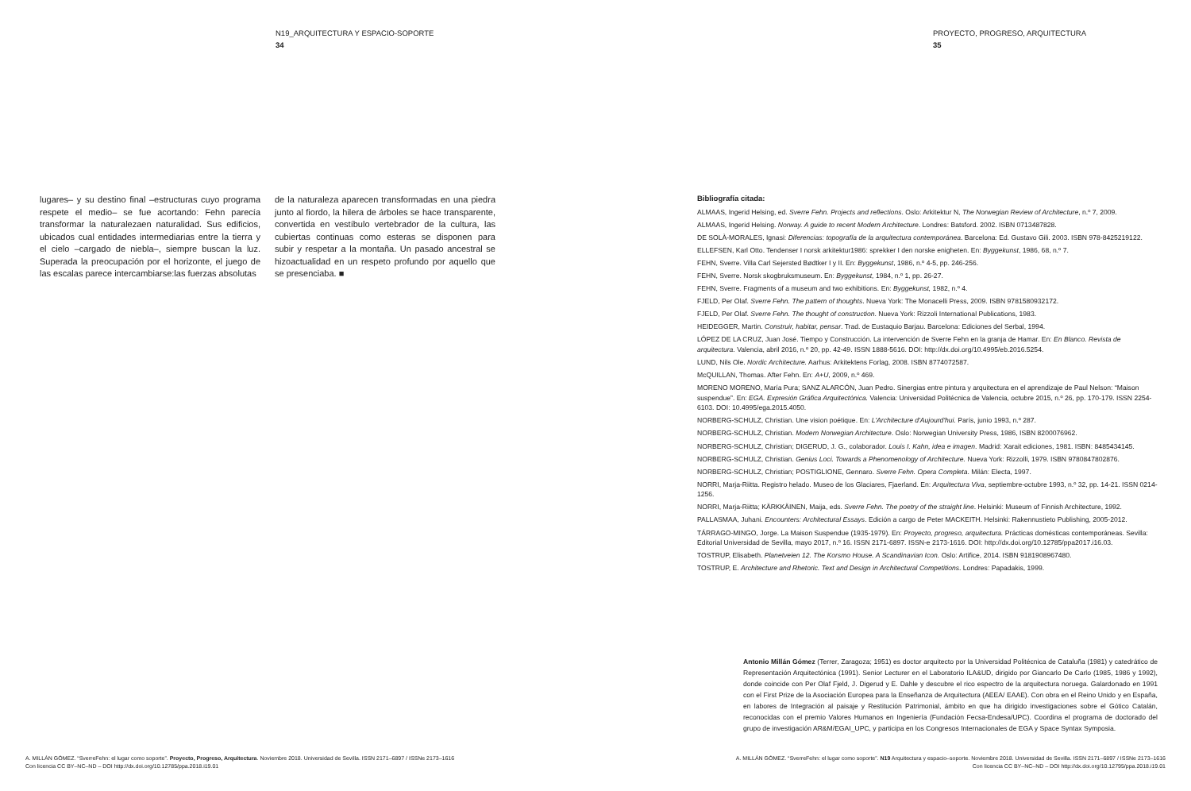N19_ARQUITECTURA Y ESPACIO-SOPORTE
34
lugares– y su destino final –estructuras cuyo programa respete el medio– se fue acortando: Fehn parecía transformar la naturalezaen naturalidad. Sus edificios, ubicados cual entidades intermediarias entre la tierra y el cielo –cargado de niebla–, siempre buscan la luz. Superada la preocupación por el horizonte, el juego de las escalas parece intercambiarse:las fuerzas absolutas
de la naturaleza aparecen transformadas en una piedra junto al fiordo, la hilera de árboles se hace transparente, convertida en vestíbulo vertebrador de la cultura, las cubiertas continuas como esteras se disponen para subir y respetar a la montaña. Un pasado ancestral se hizoactualidad en un respeto profundo por aquello que se presenciaba. ■
A. MILLÁN GÓMEZ. “SverreFehn: el lugar como soporte”. Proyecto, Progreso, Arquitectura. Noviembre 2018. Universidad de Sevilla. ISSN 2171–6897 / ISSNe 2173–1616
Con licencia CC BY–NC–ND – DOI http://dx.doi.org/10.12785/ppa.2018.i19.01
PROYECTO, PROGRESO, ARQUITECTURA
35
Bibliografía citada:
ALMAAS, Ingerid Helsing, ed. Sverre Fehn. Projects and reflections. Oslo: Arkitektur N, The Norwegian Review of Architecture, n.º 7, 2009.
ALMAAS, Ingerid Helsing. Norway. A guide to recent Modern Architecture. Londres: Batsford. 2002. ISBN 0713487828.
DE SOLÀ-MORALES, Ignasi: Diferencias: topografía de la arquitectura contemporánea. Barcelona: Ed. Gustavo Gili. 2003. ISBN 978-8425219122.
ELLEFSEN, Karl Otto. Tendenser I norsk arkitektur1986: sprekker I den norske enigheten. En: Byggekunst, 1986, 68, n.º 7.
FEHN, Sverre. Villa Carl Sejersted Bødtker I y II. En: Byggekunst, 1986, n.º 4-5, pp. 246-256.
FEHN, Sverre. Norsk skogbruksmuseum. En: Byggekunst, 1984, n.º 1, pp. 26-27.
FEHN, Sverre. Fragments of a museum and two exhibitions. En: Byggekunst, 1982, n.º 4.
FJELD, Per Olaf. Sverre Fehn. The pattern of thoughts. Nueva York: The Monacelli Press, 2009. ISBN 9781580932172.
FJELD, Per Olaf. Sverre Fehn. The thought of construction. Nueva York: Rizzoli International Publications, 1983.
HEIDEGGER, Martin. Construir, habitar, pensar. Trad. de Eustaquio Barjau. Barcelona: Ediciones del Serbal, 1994.
LÓPEZ DE LA CRUZ, Juan José. Tiempo y Construcción. La intervención de Sverre Fehn en la granja de Hamar. En: En Blanco. Revista de arquitectura. Valencia, abril 2016, n.º 20, pp. 42-49. ISSN 1888-5616. DOI: http://dx.doi.org/10.4995/eb.2016.5254.
LUND, Nils Ole. Nordic Architecture. Aarhus: Arkitektens Forlag, 2008. ISBN 8774072587.
McQUILLAN, Thomas. After Fehn. En: A+U, 2009, n.º 469.
MORENO MORENO, María Pura; SANZ ALARCÓN, Juan Pedro. Sinergias entre pintura y arquitectura en el aprendizaje de Paul Nelson: “Maison suspendue”. En: EGA. Expresión Gráfica Arquitectónica. Valencia: Universidad Politécnica de Valencia, octubre 2015, n.º 26, pp. 170-179. ISSN 2254-6103. DOI: 10.4995/ega.2015.4050.
NORBERG-SCHULZ, Christian. Une vision poétique. En: L'Architecture d'Aujourd'hui. París, junio 1993, n.º 287.
NORBERG-SCHULZ, Christian. Modern Norwegian Architecture. Oslo: Norwegian University Press, 1986, ISBN 8200076962.
NORBERG-SCHULZ, Christian; DIGERUD, J. G., colaborador. Louis I. Kahn, idea e imagen. Madrid: Xarait ediciones, 1981. ISBN: 8485434145.
NORBERG-SCHULZ, Christian. Genius Loci. Towards a Phenomenology of Architecture. Nueva York: Rizzolli, 1979. ISBN 9780847802876.
NORBERG-SCHULZ, Christian; POSTIGLIONE, Gennaro. Sverre Fehn. Opera Completa. Milán: Electa, 1997.
NORRI, Marja-Riitta. Registro helado. Museo de los Glaciares, Fjaerland. En: Arquitectura Viva, septiembre-octubre 1993, n.º 32, pp. 14-21. ISSN 0214-1256.
NORRI, Marja-Riitta; KÄRKKÄINEN, Maija, eds. Sverre Fehn. The poetry of the straight line. Helsinki: Museum of Finnish Architecture, 1992.
PALLASMAA, Juhani. Encounters: Architectural Essays. Edición a cargo de Peter MACKEITH. Helsinki: Rakennustieto Publishing, 2005-2012.
TÁRRAGO-MINGO, Jorge. La Maison Suspendue (1935-1979). En: Proyecto, progreso, arquitectura. Prácticas domésticas contemporáneas. Sevilla: Editorial Universidad de Sevilla, mayo 2017, n.º 16. ISSN 2171-6897. ISSN-e 2173-1616. DOI: http://dx.doi.org/10.12785/ppa2017.i16.03.
TOSTRUP, Elisabeth. Planetveien 12. The Korsmo House. A Scandinavian Icon. Oslo: Artifice, 2014. ISBN 9181908967480.
TOSTRUP, E. Architecture and Rhetoric. Text and Design in Architectural Competitions. Londres: Papadakis, 1999.
Antonio Millán Gómez (Terrer, Zaragoza; 1951) es doctor arquitecto por la Universidad Politécnica de Cataluña (1981) y catedrático de Representación Arquitectónica (1991). Senior Lecturer en el Laboratorio ILA&UD, dirigido por Giancarlo De Carlo (1985, 1986 y 1992), donde coincide con Per Olaf Fjeld, J. Digerud y E. Dahle y descubre el rico espectro de la arquitectura noruega. Galardonado en 1991 con el First Prize de la Asociación Europea para la Enseñanza de Arquitectura (AEEA/ EAAE). Con obra en el Reino Unido y en España, en labores de Integración al paisaje y Restitución Patrimonial, ámbito en que ha dirigido investigaciones sobre el Gótico Catalán, reconocidas con el premio Valores Humanos en Ingeniería (Fundación Fecsa-Endesa/UPC). Coordina el programa de doctorado del grupo de investigación AR&M/EGAI_UPC, y participa en los Congresos Internacionales de EGA y Space Syntax Symposia.
A. MILLÁN GÓMEZ. “SverreFehn: el lugar como soporte”. N19 Arquitectura y espacio–soporte. Noviembre 2018. Universidad de Sevilla. ISSN 2171–6897 / ISSNe 2173–1616
Con licencia CC BY–NC–ND – DOI http://dx.doi.org/10.12795/ppa.2018.i19.01